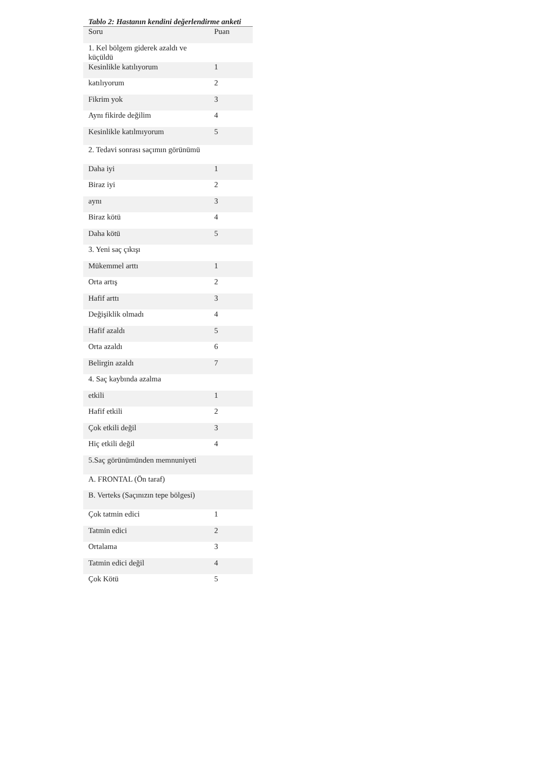Tablo 2: Hastanın kendini değerlendirme anketi
| Soru | Puan |
| --- | --- |
| 1. Kel bölgem giderek azaldı ve küçüldü | |
| Kesinlikle katılıyorum | 1 |
| katılıyorum | 2 |
| Fikrim yok | 3 |
| Aynı fikirde değilim | 4 |
| Kesinlikle katılmıyorum | 5 |
| 2. Tedavi sonrası saçımın görünümü | |
| Daha iyi | 1 |
| Biraz iyi | 2 |
| aynı | 3 |
| Biraz kötü | 4 |
| Daha kötü | 5 |
| 3. Yeni saç çıkışı | |
| Mükemmel arttı | 1 |
| Orta artış | 2 |
| Hafif arttı | 3 |
| Değişiklik olmadı | 4 |
| Hafif azaldı | 5 |
| Orta azaldı | 6 |
| Belirgin azaldı | 7 |
| 4. Saç kaybında azalma | |
| etkili | 1 |
| Hafif etkili | 2 |
| Çok etkili değil | 3 |
| Hiç etkili değil | 4 |
| 5.Saç görünümünden memnuniyeti | |
| A. FRONTAL (Ön taraf) | |
| B. Verteks (Saçınızın tepe bölgesi) | |
| Çok tatmin edici | 1 |
| Tatmin edici | 2 |
| Ortalama | 3 |
| Tatmin edici değil | 4 |
| Çok Kötü | 5 |